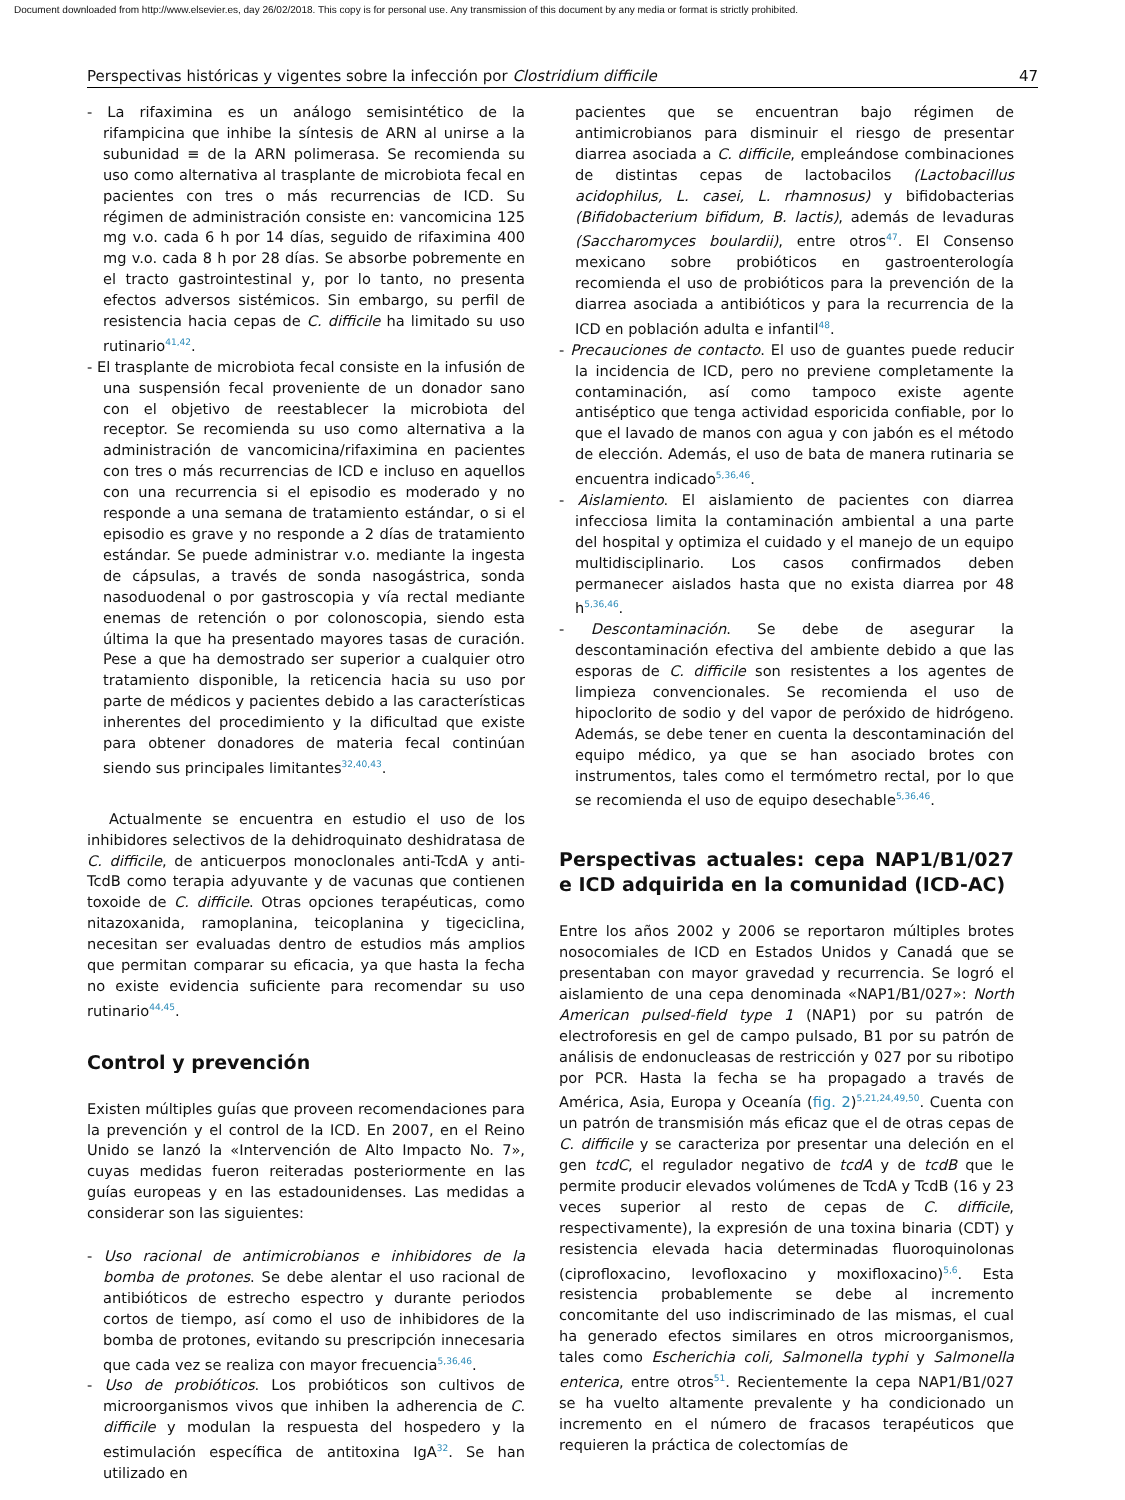Document downloaded from http://www.elsevier.es, day 26/02/2018. This copy is for personal use. Any transmission of this document by any media or format is strictly prohibited.
Perspectivas históricas y vigentes sobre la infección por Clostridium difficile 47
- La rifaximina es un análogo semisintético de la rifampicina que inhibe la síntesis de ARN al unirse a la subunidad ≡ de la ARN polimerasa. Se recomienda su uso como alternativa al trasplante de microbiota fecal en pacientes con tres o más recurrencias de ICD. Su régimen de administración consiste en: vancomicina 125 mg v.o. cada 6 h por 14 días, seguido de rifaximina 400 mg v.o. cada 8 h por 28 días. Se absorbe pobremente en el tracto gastrointestinal y, por lo tanto, no presenta efectos adversos sistémicos. Sin embargo, su perfil de resistencia hacia cepas de C. difficile ha limitado su uso rutinario<sup>41,42</sup>.
- El trasplante de microbiota fecal consiste en la infusión de una suspensión fecal proveniente de un donador sano con el objetivo de reestablecer la microbiota del receptor. Se recomienda su uso como alternativa a la administración de vancomicina/rifaximina en pacientes con tres o más recurrencias de ICD e incluso en aquellos con una recurrencia si el episodio es moderado y no responde a una semana de tratamiento estándar, o si el episodio es grave y no responde a 2 días de tratamiento estándar. Se puede administrar v.o. mediante la ingesta de cápsulas, a través de sonda nasogástrica, sonda nasoduodenal o por gastroscopia y vía rectal mediante enemas de retención o por colonoscopia, siendo esta última la que ha presentado mayores tasas de curación. Pese a que ha demostrado ser superior a cualquier otro tratamiento disponible, la reticencia hacia su uso por parte de médicos y pacientes debido a las características inherentes del procedimiento y la dificultad que existe para obtener donadores de materia fecal continúan siendo sus principales limitantes<sup>32,40,43</sup>.
Actualmente se encuentra en estudio el uso de los inhibidores selectivos de la dehidroquinato deshidratasa de C. difficile, de anticuerpos monoclonales anti-TcdA y anti-TcdB como terapia adyuvante y de vacunas que contienen toxoide de C. difficile. Otras opciones terapéuticas, como nitazoxanida, ramoplanina, teicoplanina y tigeciclina, necesitan ser evaluadas dentro de estudios más amplios que permitan comparar su eficacia, ya que hasta la fecha no existe evidencia suficiente para recomendar su uso rutinario<sup>44,45</sup>.
Control y prevención
Existen múltiples guías que proveen recomendaciones para la prevención y el control de la ICD. En 2007, en el Reino Unido se lanzó la «Intervención de Alto Impacto No. 7», cuyas medidas fueron reiteradas posteriormente en las guías europeas y en las estadounidenses. Las medidas a considerar son las siguientes:
- Uso racional de antimicrobianos e inhibidores de la bomba de protones. Se debe alentar el uso racional de antibióticos de estrecho espectro y durante periodos cortos de tiempo, así como el uso de inhibidores de la bomba de protones, evitando su prescripción innecesaria que cada vez se realiza con mayor frecuencia<sup>5,36,46</sup>.
- Uso de probióticos. Los probióticos son cultivos de microorganismos vivos que inhiben la adherencia de C. difficile y modulan la respuesta del hospedero y la estimulación específica de antitoxina IgA<sup>32</sup>. Se han utilizado en
pacientes que se encuentran bajo régimen de antimicrobianos para disminuir el riesgo de presentar diarrea asociada a C. difficile, empleándose combinaciones de distintas cepas de lactobacilos (Lactobacillus acidophilus, L. casei, L. rhamnosus) y bifidobacterias (Bifidobacterium bifidum, B. lactis), además de levaduras (Saccharomyces boulardii), entre otros<sup>47</sup>. El Consenso mexicano sobre probióticos en gastroenterología recomienda el uso de probióticos para la prevención de la diarrea asociada a antibióticos y para la recurrencia de la ICD en población adulta e infantil<sup>48</sup>.
- Precauciones de contacto. El uso de guantes puede reducir la incidencia de ICD, pero no previene completamente la contaminación, así como tampoco existe agente antiséptico que tenga actividad esporicida confiable, por lo que el lavado de manos con agua y con jabón es el método de elección. Además, el uso de bata de manera rutinaria se encuentra indicado<sup>5,36,46</sup>.
- Aislamiento. El aislamiento de pacientes con diarrea infecciosa limita la contaminación ambiental a una parte del hospital y optimiza el cuidado y el manejo de un equipo multidisciplinario. Los casos confirmados deben permanecer aislados hasta que no exista diarrea por 48 h<sup>5,36,46</sup>.
- Descontaminación. Se debe de asegurar la descontaminación efectiva del ambiente debido a que las esporas de C. difficile son resistentes a los agentes de limpieza convencionales. Se recomienda el uso de hipoclorito de sodio y del vapor de peróxido de hidrógeno. Además, se debe tener en cuenta la descontaminación del equipo médico, ya que se han asociado brotes con instrumentos, tales como el termómetro rectal, por lo que se recomienda el uso de equipo desechable<sup>5,36,46</sup>.
Perspectivas actuales: cepa NAP1/B1/027 e ICD adquirida en la comunidad (ICD-AC)
Entre los años 2002 y 2006 se reportaron múltiples brotes nosocomiales de ICD en Estados Unidos y Canadá que se presentaban con mayor gravedad y recurrencia. Se logró el aislamiento de una cepa denominada «NAP1/B1/027»: North American pulsed-field type 1 (NAP1) por su patrón de electroforesis en gel de campo pulsado, B1 por su patrón de análisis de endonucleasas de restricción y 027 por su ribotipo por PCR. Hasta la fecha se ha propagado a través de América, Asia, Europa y Oceanía (fig. 2)<sup>5,21,24,49,50</sup>. Cuenta con un patrón de transmisión más eficaz que el de otras cepas de C. difficile y se caracteriza por presentar una deleción en el gen tcdC, el regulador negativo de tcdA y de tcdB que le permite producir elevados volúmenes de TcdA y TcdB (16 y 23 veces superior al resto de cepas de C. difficile, respectivamente), la expresión de una toxina binaria (CDT) y resistencia elevada hacia determinadas fluoroquinolonas (ciprofloxacino, levofloxacino y moxifloxacino)<sup>5,6</sup>. Esta resistencia probablemente se debe al incremento concomitante del uso indiscriminado de las mismas, el cual ha generado efectos similares en otros microorganismos, tales como Escherichia coli, Salmonella typhi y Salmonella enterica, entre otros<sup>51</sup>. Recientemente la cepa NAP1/B1/027 se ha vuelto altamente prevalente y ha condicionado un incremento en el número de fracasos terapéuticos que requieren la práctica de colectomías de